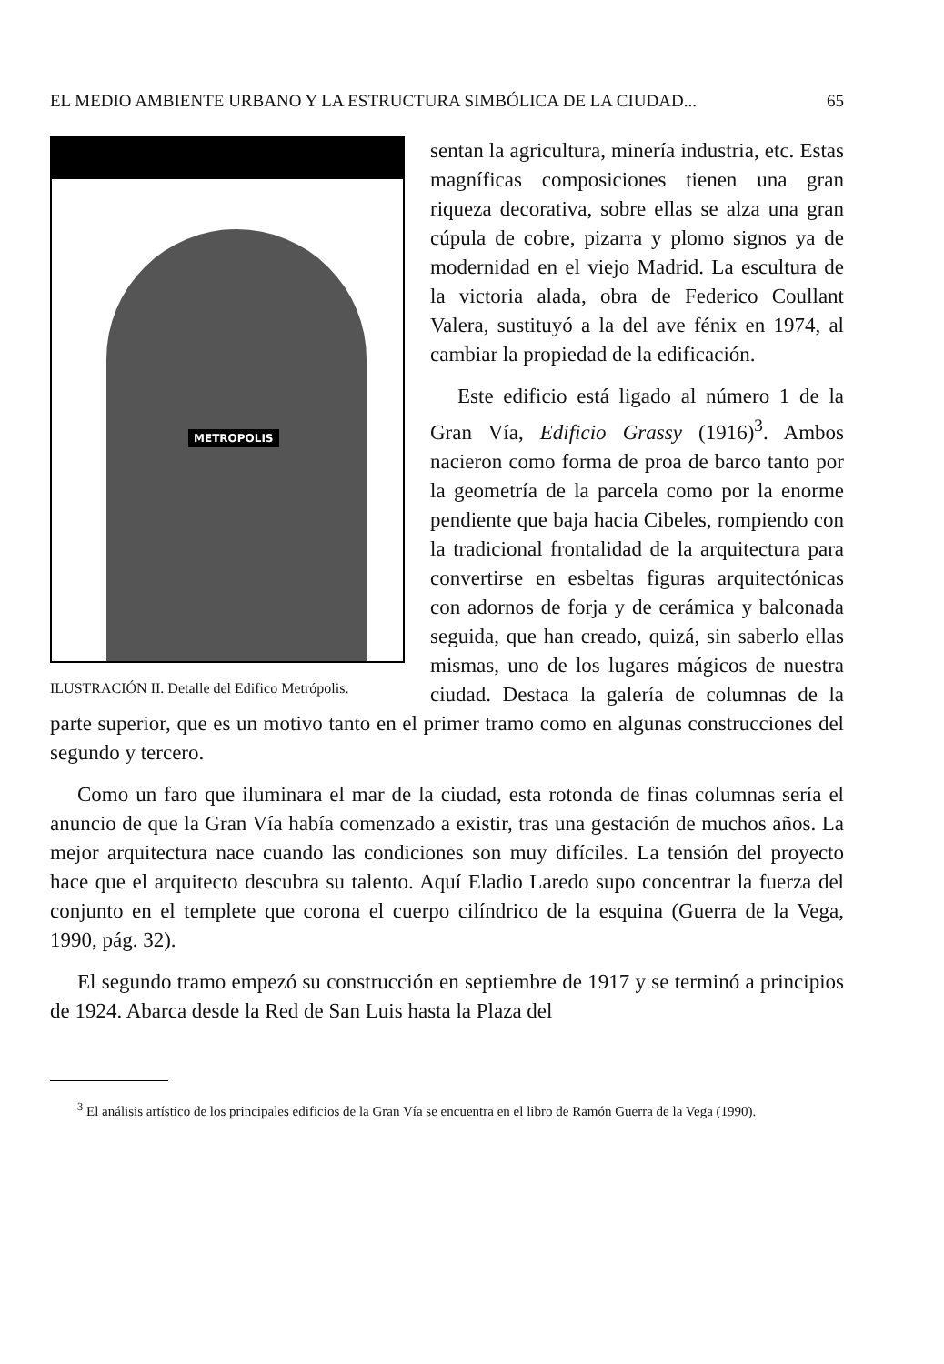EL MEDIO AMBIENTE URBANO Y LA ESTRUCTURA SIMBÓLICA DE LA CIUDAD... 65
METROPOLIS
ILUSTRACIÓN II. Detalle del Edifico Metrópolis.
sentan la agricultura, minería industria, etc. Estas magníficas composiciones tienen una gran riqueza decorativa, sobre ellas se alza una gran cúpula de cobre, pizarra y plomo signos ya de modernidad en el viejo Madrid. La escultura de la victoria alada, obra de Federico Coullant Valera, sustituyó a la del ave fénix en 1974, al cambiar la propiedad de la edificación.
Este edificio está ligado al número 1 de la Gran Vía, Edificio Grassy (1916)<sup>3</sup>. Ambos nacieron como forma de proa de barco tanto por la geometría de la parcela como por la enorme pendiente que baja hacia Cibeles, rompiendo con la tradicional frontalidad de la arquitectura para convertirse en esbeltas figuras arquitectónicas con adornos de forja y de cerámica y balconada seguida, que han creado, quizá, sin saberlo ellas mismas, uno de los lugares mágicos de nuestra ciudad. Destaca la galería de columnas de la parte superior, que es un motivo tanto en el primer tramo como en algunas construcciones del segundo y tercero.
Como un faro que iluminara el mar de la ciudad, esta rotonda de finas columnas sería el anuncio de que la Gran Vía había comenzado a existir, tras una gestación de muchos años. La mejor arquitectura nace cuando las condiciones son muy difíciles. La tensión del proyecto hace que el arquitecto descubra su talento. Aquí Eladio Laredo supo concentrar la fuerza del conjunto en el templete que corona el cuerpo cilíndrico de la esquina (Guerra de la Vega, 1990, pág. 32).
El segundo tramo empezó su construcción en septiembre de 1917 y se terminó a principios de 1924. Abarca desde la Red de San Luis hasta la Plaza del
<sup>3</sup> El análisis artístico de los principales edificios de la Gran Vía se encuentra en el libro de Ramón Guerra de la Vega (1990).